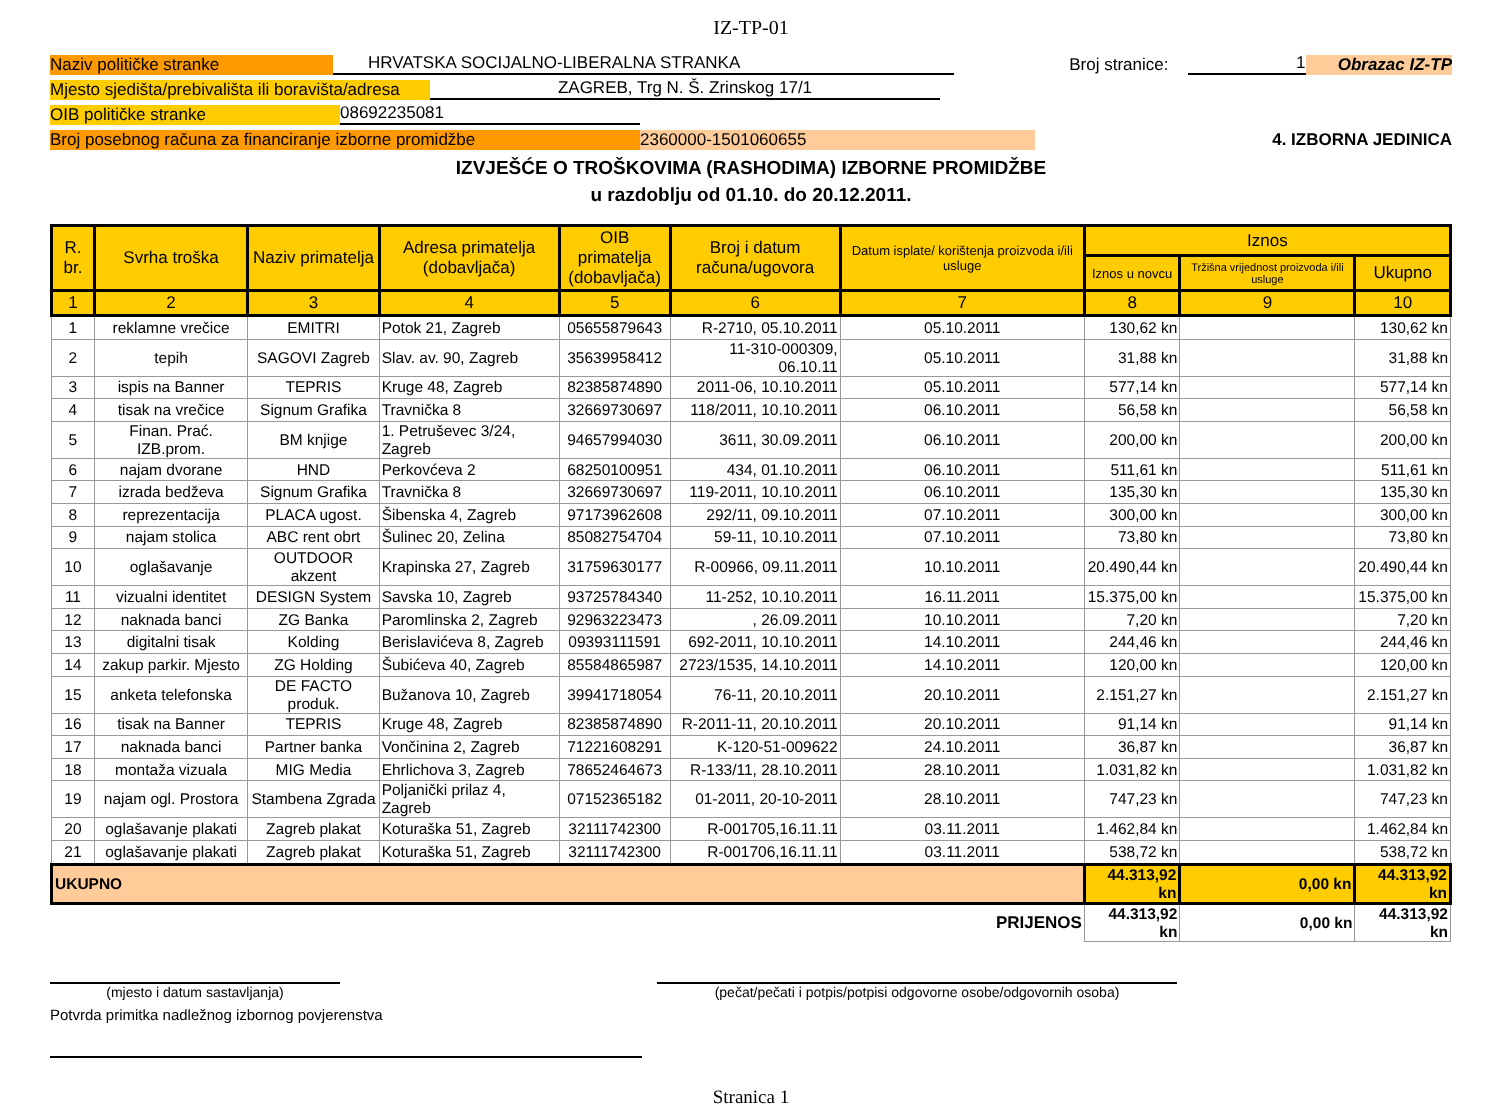IZ-TP-01
Naziv političke stranke
HRVATSKA SOCIJALNO-LIBERALNA STRANKA
Broj stranice:
1
Obrazac IZ-TP
Mjesto sjedišta/prebivališta ili boravišta/adresa
ZAGREB, Trg N. Š. Zrinskog 17/1
OIB političke stranke
08692235081
Broj posebnog računa za financiranje izborne promidžbe
2360000-1501060655
4. IZBORNA JEDINICA
IZVJEŠĆE O TROŠKOVIMA (RASHODIMA) IZBORNE PROMIDŽBE
u razdoblju od 01.10. do 20.12.2011.
| R. br. | Svrha troška | Naziv primatelja | Adresa primatelja (dobavljača) | OIB primatelja (dobavljača) | Broj i datum računa/ugovora | Datum isplate/ korištenja proizvoda i/ili usluge | Iznos | | |
| --- | --- | --- | --- | --- | --- | --- | --- | --- | --- |
| | | | | | | | Iznos u novcu | Tržišna vrijednost proizvoda i/ili usluge | Ukupno |
| 1 | 2 | 3 | 4 | 5 | 6 | 7 | 8 | 9 | 10 |
| 1 | reklamne vrečice | EMITRI | Potok 21, Zagreb | 05655879643 | R-2710, 05.10.2011 | 05.10.2011 | 130,62 kn | | 130,62 kn |
| 2 | tepih | SAGOVI Zagreb | Slav. av. 90, Zagreb | 35639958412 | 11-310-000309, 06.10.11 | 05.10.2011 | 31,88 kn | | 31,88 kn |
| 3 | ispis na Banner | TEPRIS | Kruge 48, Zagreb | 82385874890 | 2011-06, 10.10.2011 | 05.10.2011 | 577,14 kn | | 577,14 kn |
| 4 | tisak na vrečice | Signum Grafika | Travnička 8 | 32669730697 | 118/2011, 10.10.2011 | 06.10.2011 | 56,58 kn | | 56,58 kn |
| 5 | Finan. Prać. IZB.prom. | BM knjige | 1. Petruševec 3/24, Zagreb | 94657994030 | 3611, 30.09.2011 | 06.10.2011 | 200,00 kn | | 200,00 kn |
| 6 | najam dvorane | HND | Perkovćeva 2 | 68250100951 | 434, 01.10.2011 | 06.10.2011 | 511,61 kn | | 511,61 kn |
| 7 | izrada bedževa | Signum Grafika | Travnička 8 | 32669730697 | 119-2011, 10.10.2011 | 06.10.2011 | 135,30 kn | | 135,30 kn |
| 8 | reprezentacija | PLACA ugost. | Šibenska 4, Zagreb | 97173962608 | 292/11, 09.10.2011 | 07.10.2011 | 300,00 kn | | 300,00 kn |
| 9 | najam stolica | ABC rent obrt | Šulinec 20, Zelina | 85082754704 | 59-11, 10.10.2011 | 07.10.2011 | 73,80 kn | | 73,80 kn |
| 10 | oglašavanje | OUTDOOR akzent | Krapinska 27, Zagreb | 31759630177 | R-00966, 09.11.2011 | 10.10.2011 | 20.490,44 kn | | 20.490,44 kn |
| 11 | vizualni identitet | DESIGN System | Savska 10, Zagreb | 93725784340 | 11-252, 10.10.2011 | 16.11.2011 | 15.375,00 kn | | 15.375,00 kn |
| 12 | naknada banci | ZG Banka | Paromlinska 2, Zagreb | 92963223473 | , 26.09.2011 | 10.10.2011 | 7,20 kn | | 7,20 kn |
| 13 | digitalni tisak | Kolding | Berislavićeva 8, Zagreb | 09393111591 | 692-2011, 10.10.2011 | 14.10.2011 | 244,46 kn | | 244,46 kn |
| 14 | zakup parkir. Mjesto | ZG Holding | Šubićeva 40, Zagreb | 85584865987 | 2723/1535, 14.10.2011 | 14.10.2011 | 120,00 kn | | 120,00 kn |
| 15 | anketa telefonska | DE FACTO produk. | Bužanova 10, Zagreb | 39941718054 | 76-11, 20.10.2011 | 20.10.2011 | 2.151,27 kn | | 2.151,27 kn |
| 16 | tisak na Banner | TEPRIS | Kruge 48, Zagreb | 82385874890 | R-2011-11, 20.10.2011 | 20.10.2011 | 91,14 kn | | 91,14 kn |
| 17 | naknada banci | Partner banka | Vončinina 2, Zagreb | 71221608291 | K-120-51-009622 | 24.10.2011 | 36,87 kn | | 36,87 kn |
| 18 | montaža vizuala | MIG Media | Ehrlichova 3, Zagreb | 78652464673 | R-133/11, 28.10.2011 | 28.10.2011 | 1.031,82 kn | | 1.031,82 kn |
| 19 | najam ogl. Prostora | Stambena Zgrada | Poljanički prilaz 4, Zagreb | 07152365182 | 01-2011, 20-10-2011 | 28.10.2011 | 747,23 kn | | 747,23 kn |
| 20 | oglašavanje plakati | Zagreb plakat | Koturaška 51, Zagreb | 32111742300 | R-001705,16.11.11 | 03.11.2011 | 1.462,84 kn | | 1.462,84 kn |
| 21 | oglašavanje plakati | Zagreb plakat | Koturaška 51, Zagreb | 32111742300 | R-001706,16.11.11 | 03.11.2011 | 538,72 kn | | 538,72 kn |
| UKUPNO | | | | | | | 44.313,92 kn | 0,00 kn | 44.313,92 kn |
| PRIJENOS | | | | | | | 44.313,92 kn | 0,00 kn | 44.313,92 kn |
(mjesto i datum sastavljanja) (pečat/pečati i potpis/potpisi odgovorne osobe/odgovornih osoba)
Potvrda primitka nadležnog izbornog povjerenstva
Stranica 1